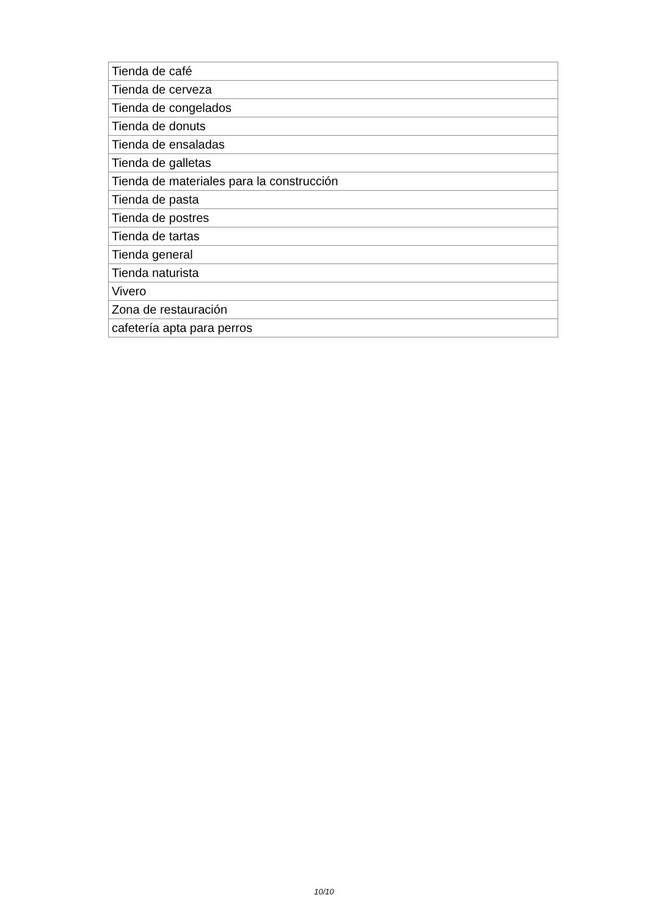| Tienda de café |
| Tienda de cerveza |
| Tienda de congelados |
| Tienda de donuts |
| Tienda de ensaladas |
| Tienda de galletas |
| Tienda de materiales para la construcción |
| Tienda de pasta |
| Tienda de postres |
| Tienda de tartas |
| Tienda general |
| Tienda naturista |
| Vivero |
| Zona de restauración |
| cafetería apta para perros |
10/10